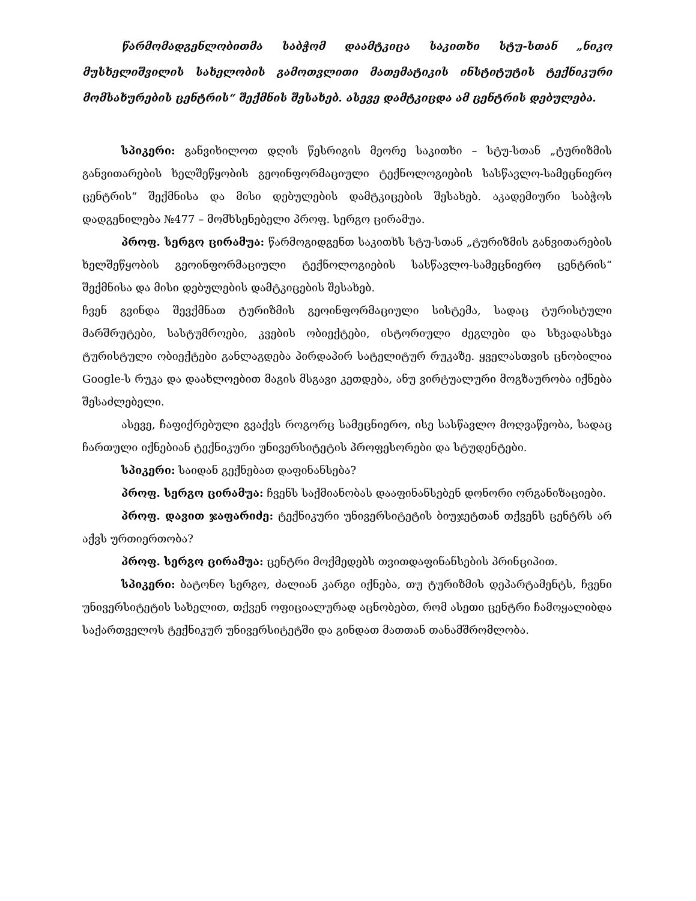წარმომადგენლობითმა საბჭომ დაამტკიცა საკითხი სტუ-სთან „ნიკო მუსხელიშვილის სახელობის გამოთვლითი მათემატიკის ინსტიტუტის ტექნიკური მომსახურების ცენტრის“ შექმნის შესახებ. ასევე დამტკიცდა ამ ცენტრის დებულება.
სპიკერი: განვიხილოთ დღის წესრიგის მეორე საკითხი – სტუ-სთან „ტურიზმის განვითარების ხელშეწყობის გეოინფორმაციული ტექნოლოგიების სასწავლო-სამეცნიერო ცენტრის“ შექმნისა და მისი დებულების დამტკიცების შესახებ. აკადემიური საბჭოს დადგენილება №477 – მომხსენებელი პროფ. სერგო ცირამუა.
პროფ. სერგო ცირამუა: წარმოგიდგენთ საკითხს სტუ-სთან „ტურიზმის განვითარების ხელშეწყობის გეოინფორმაციული ტექნოლოგიების სასწავლო-სამეცნიერო ცენტრის“ შექმნისა და მისი დებულების დამტკიცების შესახებ.
ჩვენ გვინდა შევქმნათ ტურიზმის გეოინფორმაციული სისტემა, სადაც ტურისტული მარშრუტები, სასტუმროები, კვების ობიექტები, ისტორიული ძეგლები და სხვადასხვა ტურისტული ობიექტები განლაგდება პირდაპირ სატელიტურ რუკაზე. ყველასთვის ცნობილია Google-ს რუკა და დაახლოებით მაგის მსგავი კეთდება, ანუ ვირტუალური მოგზაურობა იქნება შესაძლებელი.
ასევე, ჩაფიქრებული გვაქვს როგორც სამეცნიერო, ისე სასწავლო მოღვაწეობა, სადაც ჩართული იქნებიან ტექნიკური უნივერსიტეტის პროფესორები და სტუდენტები.
სპიკერი: საიდან გექნებათ დაფინანსება?
პროფ. სერგო ცირამუა: ჩვენს საქმიანობას დააფინანსებენ დონორი ორგანიზაციები.
პროფ. დავით ჯაფარიძე: ტექნიკური უნივერსიტეტის ბიუჯეტთან თქვენს ცენტრს არ აქვს ურთიერთობა?
პროფ. სერგო ცირამუა: ცენტრი მოქმედებს თვითდაფინანსების პრინციპით.
სპიკერი: ბატონო სერგო, ძალიან კარგი იქნება, თუ ტურიზმის დეპარტამენტს, ჩვენი უნივერსიტეტის სახელით, თქვენ ოფიციალურად აცნობებთ, რომ ასეთი ცენტრი ჩამოყალიბდა საქართველოს ტექნიკურ უნივერსიტეტში და გინდათ მათთან თანამშრომლობა.